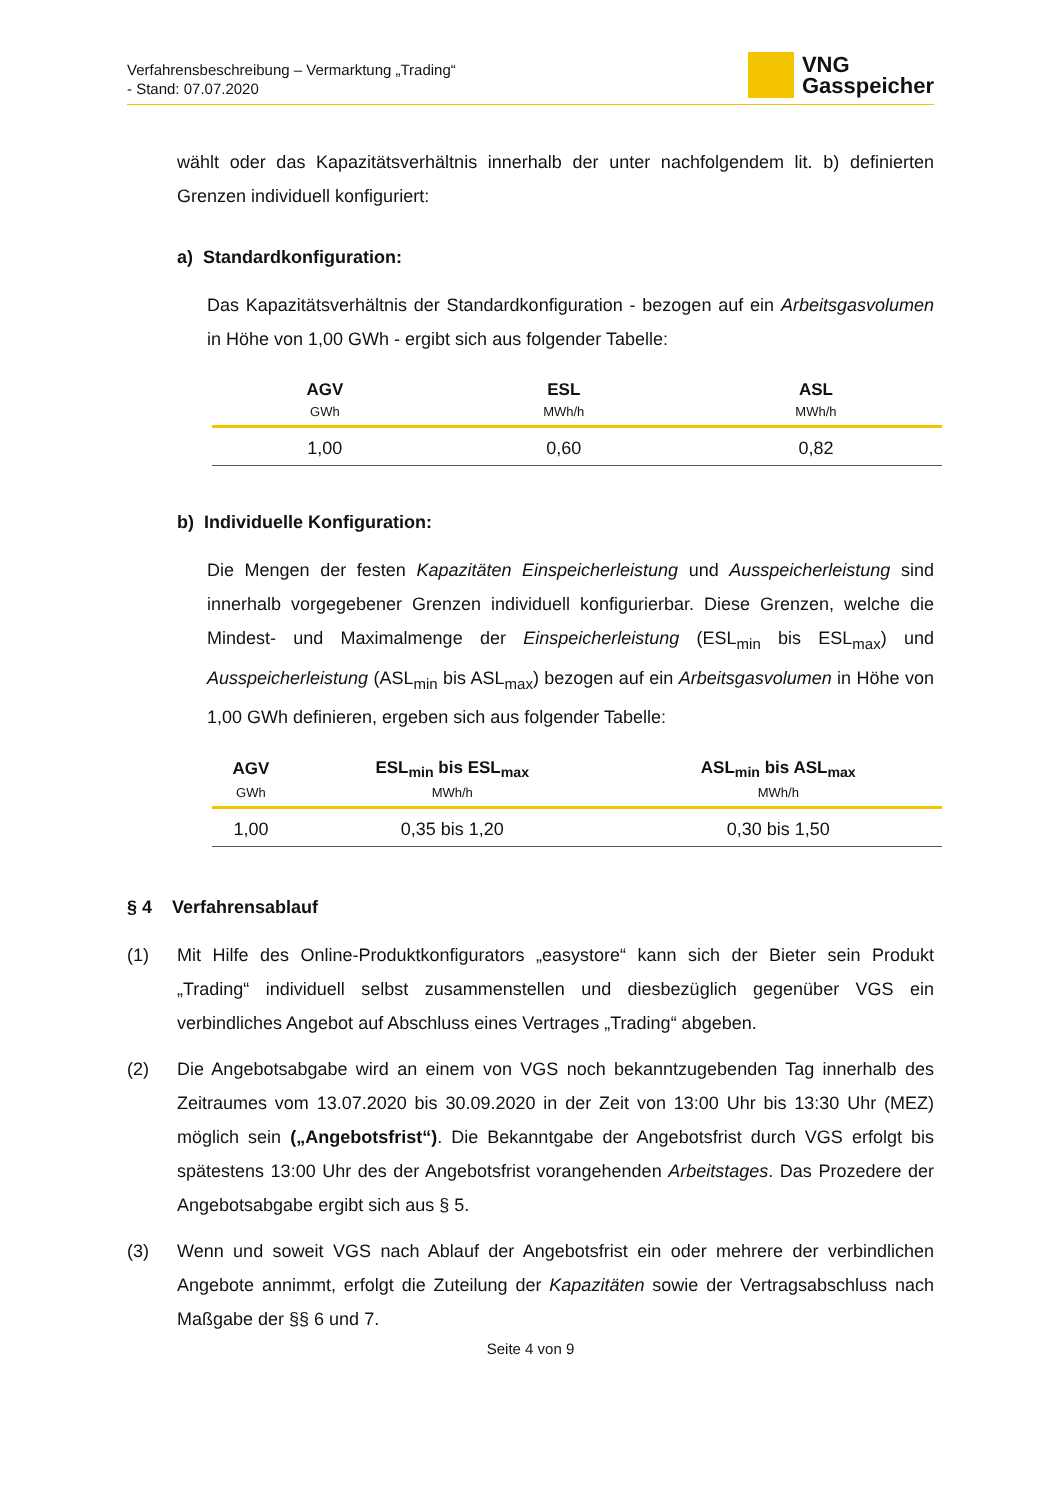Verfahrensbeschreibung – Vermarktung „Trading“
- Stand: 07.07.2020
VNG
Gasspeicher
wählt oder das Kapazitätsverhältnis innerhalb der unter nachfolgendem lit. b) definierten Grenzen individuell konfiguriert:
a) Standardkonfiguration:
Das Kapazitätsverhältnis der Standardkonfiguration - bezogen auf ein Arbeitsgasvolumen in Höhe von 1,00 GWh - ergibt sich aus folgender Tabelle:
| AGV | ESL | ASL |
| --- | --- | --- |
| GWh | MWh/h | MWh/h |
| 1,00 | 0,60 | 0,82 |
b) Individuelle Konfiguration:
Die Mengen der festen Kapazitäten Einspeicherleistung und Ausspeicherleistung sind innerhalb vorgegebener Grenzen individuell konfigurierbar. Diese Grenzen, welche die Mindest- und Maximalmenge der Einspeicherleistung (ESL<sub>min</sub> bis ESL<sub>max</sub>) und Ausspeicherleistung (ASL<sub>min</sub> bis ASL<sub>max</sub>) bezogen auf ein Arbeitsgasvolumen in Höhe von 1,00 GWh definieren, ergeben sich aus folgender Tabelle:
| AGV | ESL<sub>min</sub> bis ESL<sub>max</sub> | ASL<sub>min</sub> bis ASL<sub>max</sub> |
| --- | --- | --- |
| GWh | MWh/h | MWh/h |
| 1,00 | 0,35 bis 1,20 | 0,30 bis 1,50 |
§ 4 Verfahrensablauf
(1) Mit Hilfe des Online-Produktkonfigurators „easystore“ kann sich der Bieter sein Produkt „Trading“ individuell selbst zusammenstellen und diesbezüglich gegenüber VGS ein verbindliches Angebot auf Abschluss eines Vertrages „Trading“ abgeben.
(2) Die Angebotsabgabe wird an einem von VGS noch bekanntzugebenden Tag innerhalb des Zeitraumes vom 13.07.2020 bis 30.09.2020 in der Zeit von 13:00 Uhr bis 13:30 Uhr (MEZ) möglich sein („Angebotsfrist“). Die Bekanntgabe der Angebotsfrist durch VGS erfolgt bis spätestens 13:00 Uhr des der Angebotsfrist vorangehenden Arbeitstages. Das Prozedere der Angebotsabgabe ergibt sich aus § 5.
(3) Wenn und soweit VGS nach Ablauf der Angebotsfrist ein oder mehrere der verbindlichen Angebote annimmt, erfolgt die Zuteilung der Kapazitäten sowie der Vertragsabschluss nach Maßgabe der §§ 6 und 7.
Seite 4 von 9